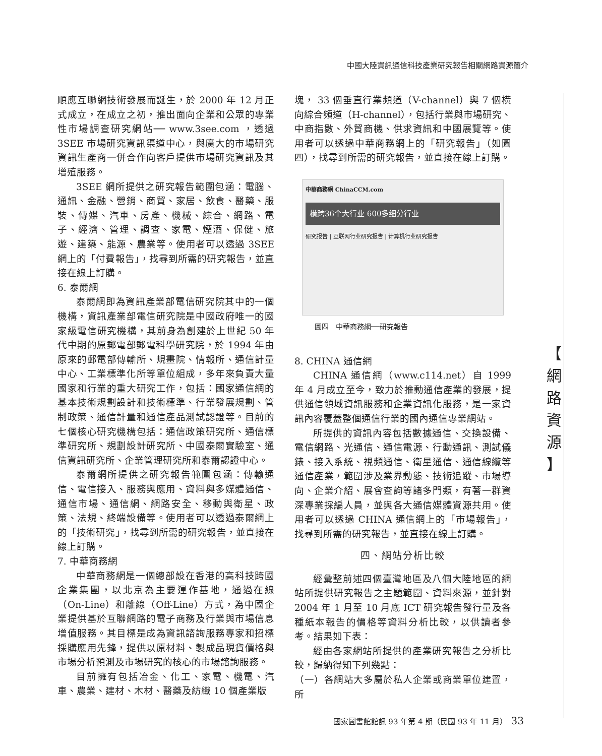中國大陸資訊通信科技產業研究報告相關網路資源簡介
順應互聯網技術發展而誕生，於 2000 年 12 月正式成立，在成立之初，推出面向企業和公眾的專業性市場調查研究網站── www.3see.com ，透過 3SEE 市場研究資訊渠道中心，與廣大的市場研究資訊生產商一併合作向客戶提供市場研究資訊及其增殖服務。
3SEE 網所提供之研究報告範圍包涵：電腦、通訊、金融、營銷、商貿、家居、飲食、醫藥、服裝、傳媒、汽車、房產、機械、綜合、網路、電子、經濟、管理、調查、家電、煙酒、保健、旅遊、建築、能源、農業等。使用者可以透過 3SEE 網上的「付費報告」，找尋到所需的研究報告，並直接在線上訂購。
6. 泰爾網
泰爾網即為資訊產業部電信研究院其中的一個機構，資訊產業部電信研究院是中國政府唯一的國家級電信研究機構，其前身為創建於上世紀 50 年代中期的原郵電部郵電科學研究院，於 1994 年由原來的郵電部傳輸所、規畫院、情報所、通信計量中心、工業標準化所等單位組成，多年來負責大量國家和行業的重大研究工作，包括：國家通信網的基本技術規劃設計和技術標準、行業發展規劃、管制政策、通信計量和通信產品測試認證等。目前的七個核心研究機構包括：通信政策研究所、通信標準研究所、規劃設計研究所、中國泰爾實驗室、通信資訊研究所、企業管理研究所和泰爾認證中心。
泰爾網所提供之研究報告範圍包涵：傳輸通信、電信接入、服務與應用、資料與多媒體通信、通信市場、通信網、網路安全、移動與衛星、政策、法規、終端設備等。使用者可以透過泰爾網上的「技術研究」，找尋到所需的研究報告，並直接在線上訂購。
7. 中華商務網
中華商務網是一個總部設在香港的高科技跨國企業集團，以北京為主要運作基地，通過在線（On-Line）和離線（Off-Line）方式，為中國企業提供基於互聯網路的電子商務及行業與市場信息增值服務。其目標是成為資訊諮詢服務專家和招標採購應用先鋒，提供以原材料、製成品現貨價格與市場分析預測及市場研究的核心的市場諮詢服務。
目前擁有包括冶金、化工、家電、機電、汽車、農業、建材、木材、醫藥及紡織 10 個產業版
塊， 33 個垂直行業頻道（V-channel）與 7 個橫向綜合頻道（H-channel），包括行業與市場研究、中商指數、外貿商機、供求資訊和中國展覽等。使用者可以透過中華商務網上的「研究報告」（如圖四），找尋到所需的研究報告，並直接在線上訂購。
中華商務網 ChinaCCM.com
橫跨36个大行业 600多细分行业
研究报告 | 互联网行业研究报告 | 计算机行业研究报告
圖四　中華商務網──研究報告
8. CHINA 通信網
CHINA 通信網（www.c114.net）自 1999 年 4 月成立至今，致力於推動通信產業的發展，提供通信領域資訊服務和企業資訊化服務，是一家資訊內容覆蓋整個通信行業的國內通信專業網站。
所提供的資訊內容包括數據通信、交換設備、電信網路、光通信、通信電源、行動通訊、測試儀錶、接入系統、視頻通信、衛星通信、通信線纜等通信產業，範圍涉及業界動態、技術追蹤、市場導向、企業介紹、展會查詢等諸多門類，有著一群資深專業採編人員，並與各大通信媒體資源共用。使用者可以透過 CHINA 通信網上的「市場報告」，找尋到所需的研究報告，並直接在線上訂購。
四、網站分析比較
經彙整前述四個臺灣地區及八個大陸地區的網站所提供研究報告之主題範圍、資料來源，並針對 2004 年 1 月至 10 月底 ICT 研究報告發行量及各種紙本報告的價格等資料分析比較，以供讀者參考。結果如下表：
經由各家網站所提供的產業研究報告之分析比較，歸納得知下列幾點：
（一）各網站大多屬於私人企業或商業單位建置，所
【
網
路
資
源
】
國家圖書館館訊 93 年第 4 期（民國 93 年 11 月）　33